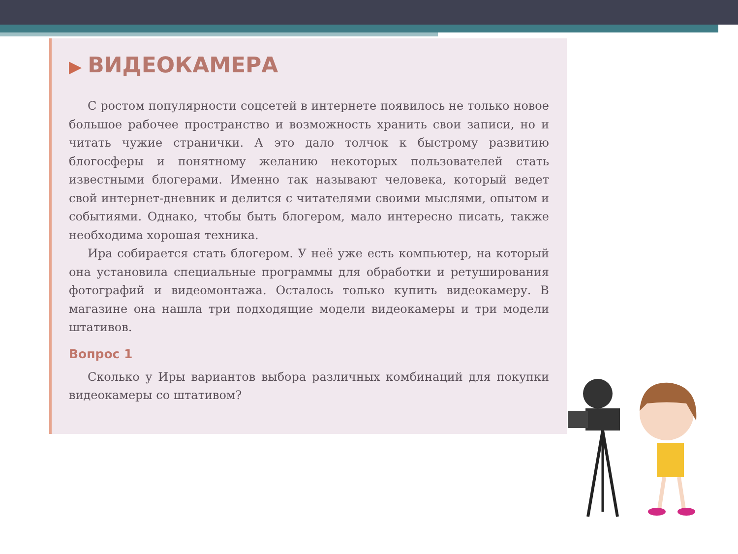▶ ВИДЕОКАМЕРА
С ростом популярности соцсетей в интернете появилось не только новое большое рабочее пространство и возможность хранить свои записи, но и читать чужие странички. А это дало толчок к быстрому развитию блогосферы и понятному желанию некоторых пользователей стать известными блогерами. Именно так называют человека, который ведет свой интернет-дневник и делится с читателями своими мыслями, опытом и событиями. Однако, чтобы быть блогером, мало интересно писать, также необходима хорошая техника.
Ира собирается стать блогером. У неё уже есть компьютер, на который она установила специальные программы для обработки и ретуширования фотографий и видеомонтажа. Осталось только купить видеокамеру. В магазине она нашла три подходящие модели видеокамеры и три модели штативов.
Вопрос 1
Сколько у Иры вариантов выбора различных комбинаций для покупки видеокамеры со штативом?